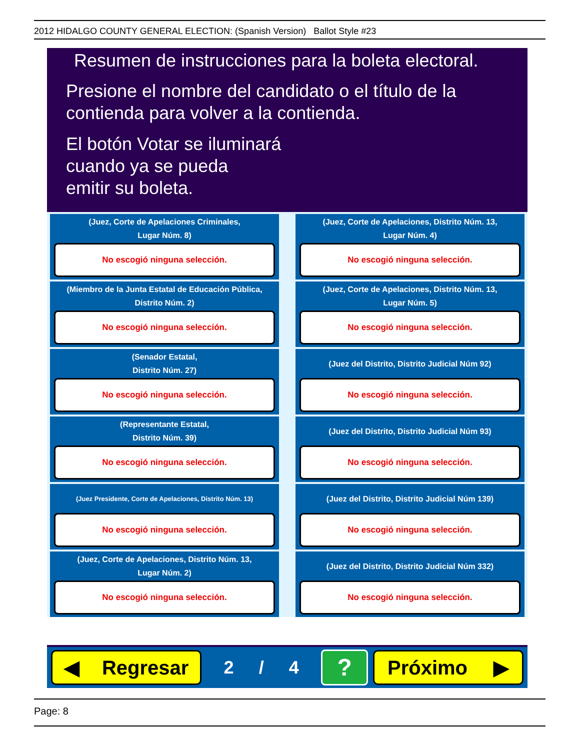2012 HIDALGO COUNTY GENERAL ELECTION: (Spanish Version) Ballot Style #23
Resumen de instrucciones para la boleta electoral.
Presione el nombre del candidato o el título de la contienda para volver a la contienda.
El botón Votar se iluminará
cuando ya se pueda
emitir su boleta.
(Juez, Corte de Apelaciones Criminales,
Lugar Núm. 8)
No escogió ninguna selección.
(Juez, Corte de Apelaciones, Distrito Núm. 13,
Lugar Núm. 4)
No escogió ninguna selección.
(Miembro de la Junta Estatal de Educación Pública,
Distrito Núm. 2)
No escogió ninguna selección.
(Juez, Corte de Apelaciones, Distrito Núm. 13,
Lugar Núm. 5)
No escogió ninguna selección.
(Senador Estatal,
Distrito Núm. 27)
No escogió ninguna selección.
(Juez del Distrito, Distrito Judicial Núm 92)
No escogió ninguna selección.
(Representante Estatal,
Distrito Núm. 39)
No escogió ninguna selección.
(Juez del Distrito, Distrito Judicial Núm 93)
No escogió ninguna selección.
(Juez Presidente, Corte de Apelaciones, Distrito Núm. 13)
No escogió ninguna selección.
(Juez del Distrito, Distrito Judicial Núm 139)
No escogió ninguna selección.
(Juez, Corte de Apelaciones, Distrito Núm. 13,
Lugar Núm. 2)
No escogió ninguna selección.
(Juez del Distrito, Distrito Judicial Núm 332)
No escogió ninguna selección.
◀ Regresar
2 / 4
?
Próximo ▶
Page: 8